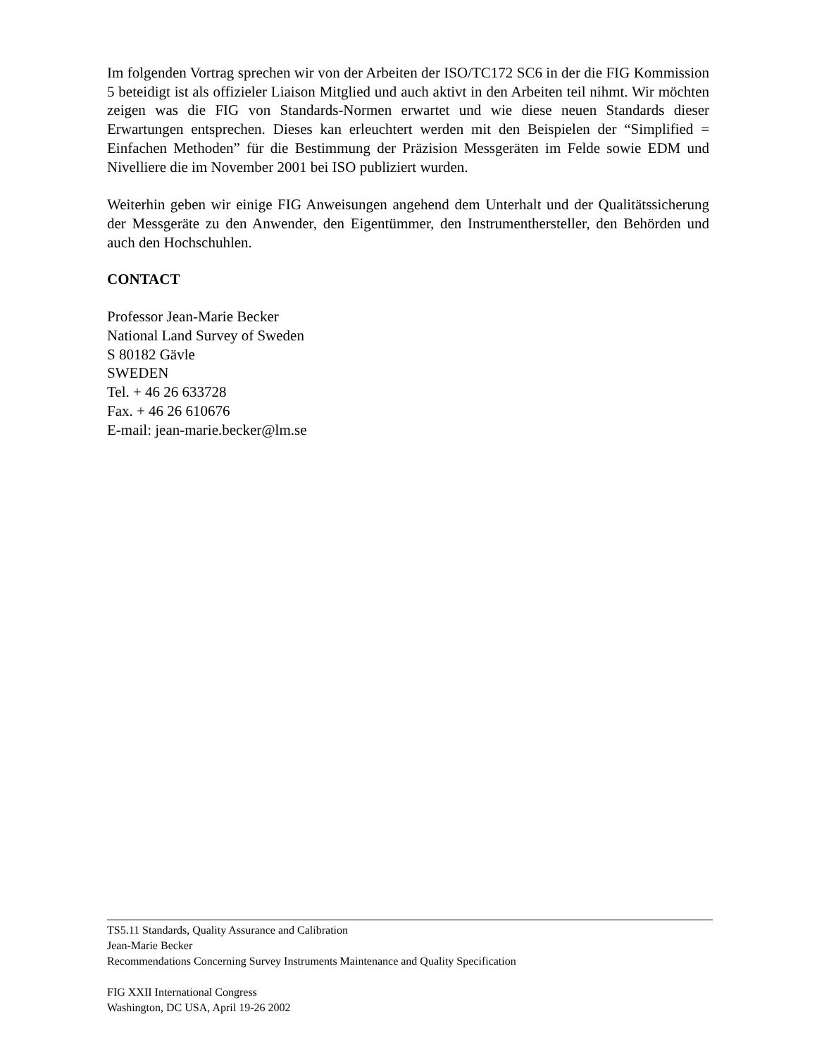Im folgenden Vortrag sprechen wir von der Arbeiten der ISO/TC172 SC6 in der die FIG Kommission 5 beteidigt ist als offizieler Liaison Mitglied und auch aktivt in den Arbeiten teil nihmt. Wir möchten zeigen was die FIG von Standards-Normen erwartet und wie diese neuen Standards dieser Erwartungen entsprechen. Dieses kan erleuchtert werden mit den Beispielen der “Simplified = Einfachen Methoden” für die Bestimmung der Präzision Messgeräten im Felde sowie EDM und Nivelliere die im November 2001 bei ISO publiziert wurden.
Weiterhin geben wir einige FIG Anweisungen angehend dem Unterhalt und der Qualitätssicherung der Messgeräte zu den Anwender, den Eigentümmer, den Instrumenthersteller, den Behörden und auch den Hochschuhlen.
CONTACT
Professor Jean-Marie Becker
National Land Survey of Sweden
S 80182 Gävle
SWEDEN
Tel. + 46 26 633728
Fax. + 46 26 610676
E-mail: jean-marie.becker@lm.se
TS5.11 Standards, Quality Assurance and Calibration
Jean-Marie Becker
Recommendations Concerning Survey Instruments Maintenance and Quality Specification
FIG XXII International Congress
Washington, DC USA, April 19-26 2002